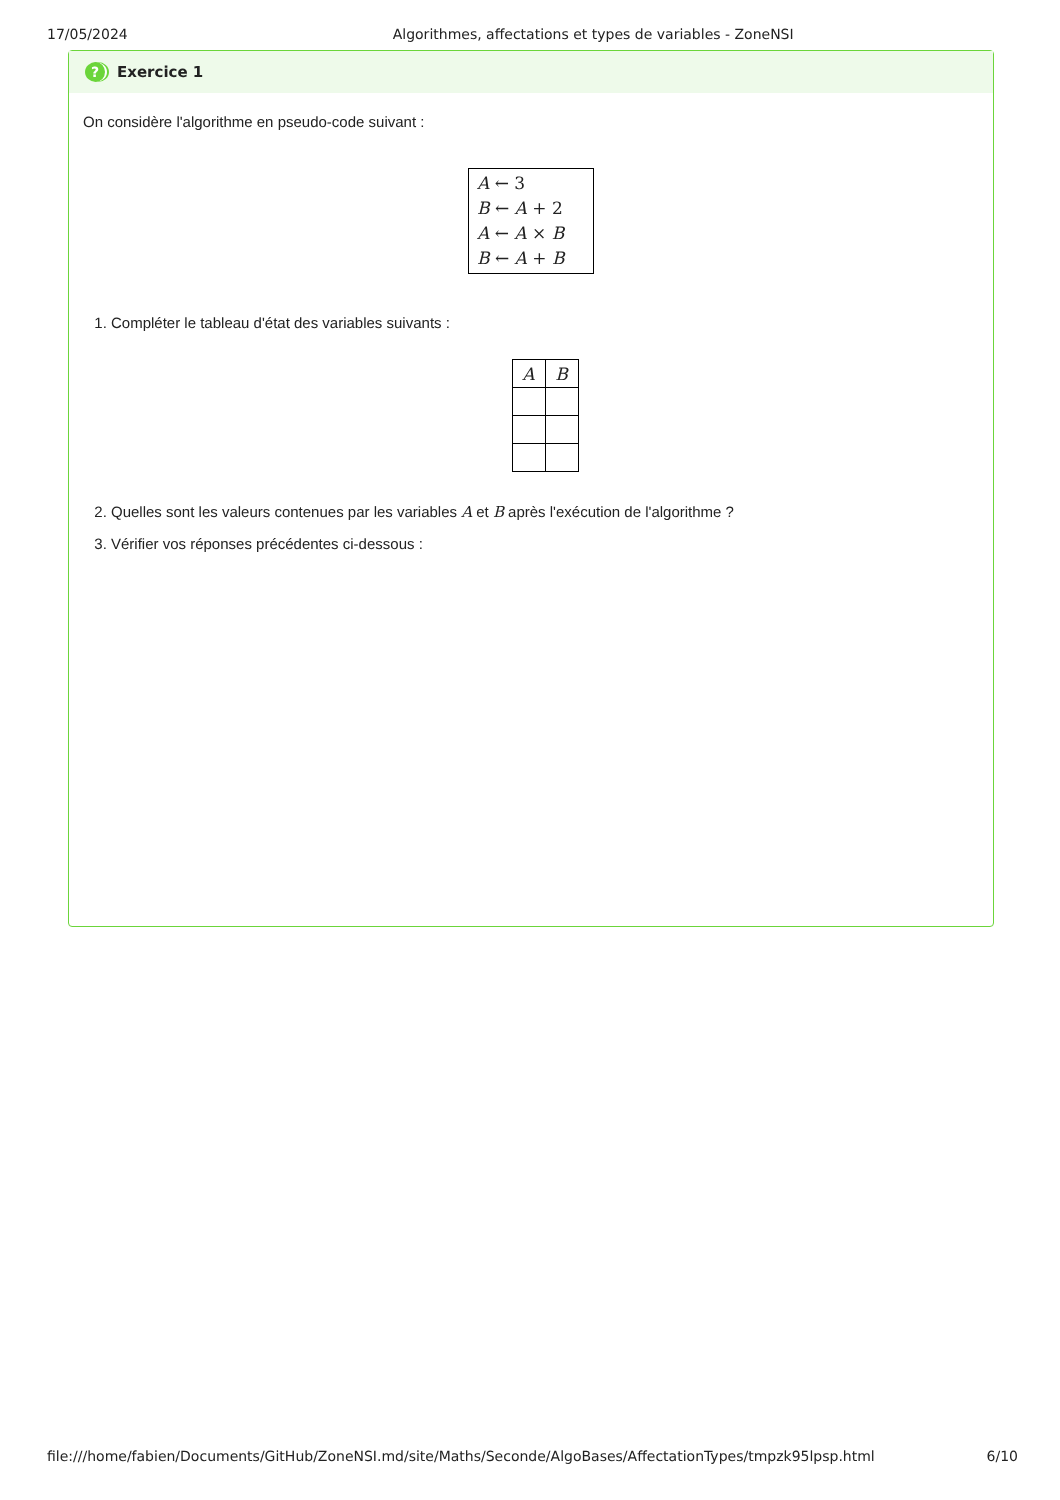17/05/2024 Algorithmes, affectations et types de variables - ZoneNSI
? Exercice 1
On considère l'algorithme en pseudo-code suivant :
A ← 3
B ← A + 2
A ← A × B
B ← A + B
1. Compléter le tableau d'état des variables suivants :
| A | B |
| --- | --- |
2. Quelles sont les valeurs contenues par les variables A et B après l'exécution de l'algorithme ?
3. Vérifier vos réponses précédentes ci-dessous :
file:///home/fabien/Documents/GitHub/ZoneNSI.md/site/Maths/Seconde/AlgoBases/AffectationTypes/tmpzk95lpsp.html 6/10